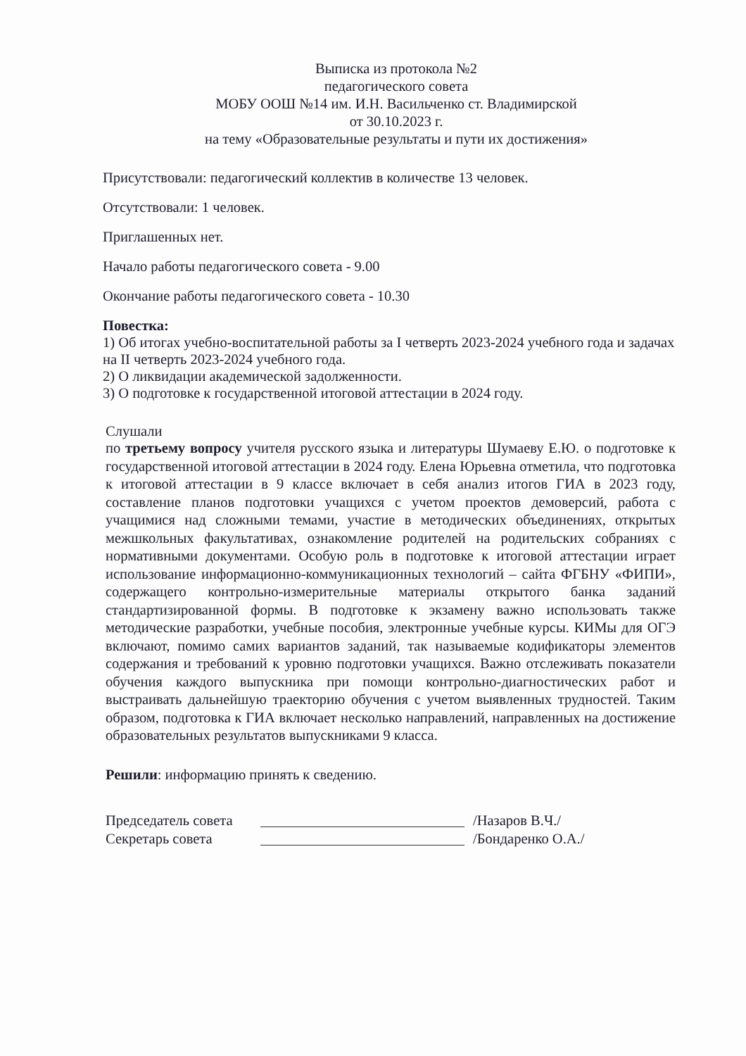Выписка из протокола №2
педагогического совета
МОБУ ООШ №14 им. И.Н. Васильченко ст. Владимирской
от 30.10.2023 г.
на тему «Образовательные результаты и пути их достижения»
Присутствовали: педагогический коллектив в количестве 13 человек.
Отсутствовали: 1 человек.
Приглашенных нет.
Начало работы педагогического совета - 9.00
Окончание работы педагогического совета - 10.30
Повестка:
1) Об итогах учебно-воспитательной работы за I четверть 2023-2024 учебного года и задачах на II четверть 2023-2024 учебного года.
2) О ликвидации академической задолженности.
3) О подготовке к государственной итоговой аттестации в 2024 году.
Слушали
по третьему вопросу учителя русского языка и литературы Шумаеву Е.Ю. о подготовке к государственной итоговой аттестации в 2024 году. Елена Юрьевна отметила, что подготовка к итоговой аттестации в 9 классе включает в себя анализ итогов ГИА в 2023 году, составление планов подготовки учащихся с учетом проектов демоверсий, работа с учащимися над сложными темами, участие в методических объединениях, открытых межшкольных факультативах, ознакомление родителей на родительских собраниях с нормативными документами. Особую роль в подготовке к итоговой аттестации играет использование информационно-коммуникационных технологий – сайта ФГБНУ «ФИПИ», содержащего контрольно-измерительные материалы открытого банка заданий стандартизированной формы. В подготовке к экзамену важно использовать также методические разработки, учебные пособия, электронные учебные курсы. КИМы для ОГЭ включают, помимо самих вариантов заданий, так называемые кодификаторы элементов содержания и требований к уровню подготовки учащихся. Важно отслеживать показатели обучения каждого выпускника при помощи контрольно-диагностических работ и выстраивать дальнейшую траекторию обучения с учетом выявленных трудностей. Таким образом, подготовка к ГИА включает несколько направлений, направленных на достижение образовательных результатов выпускниками 9 класса.
Решили: информацию принять к сведению.
Председатель совета /Назаров В.Ч./
Секретарь совета /Бондаренко О.А./